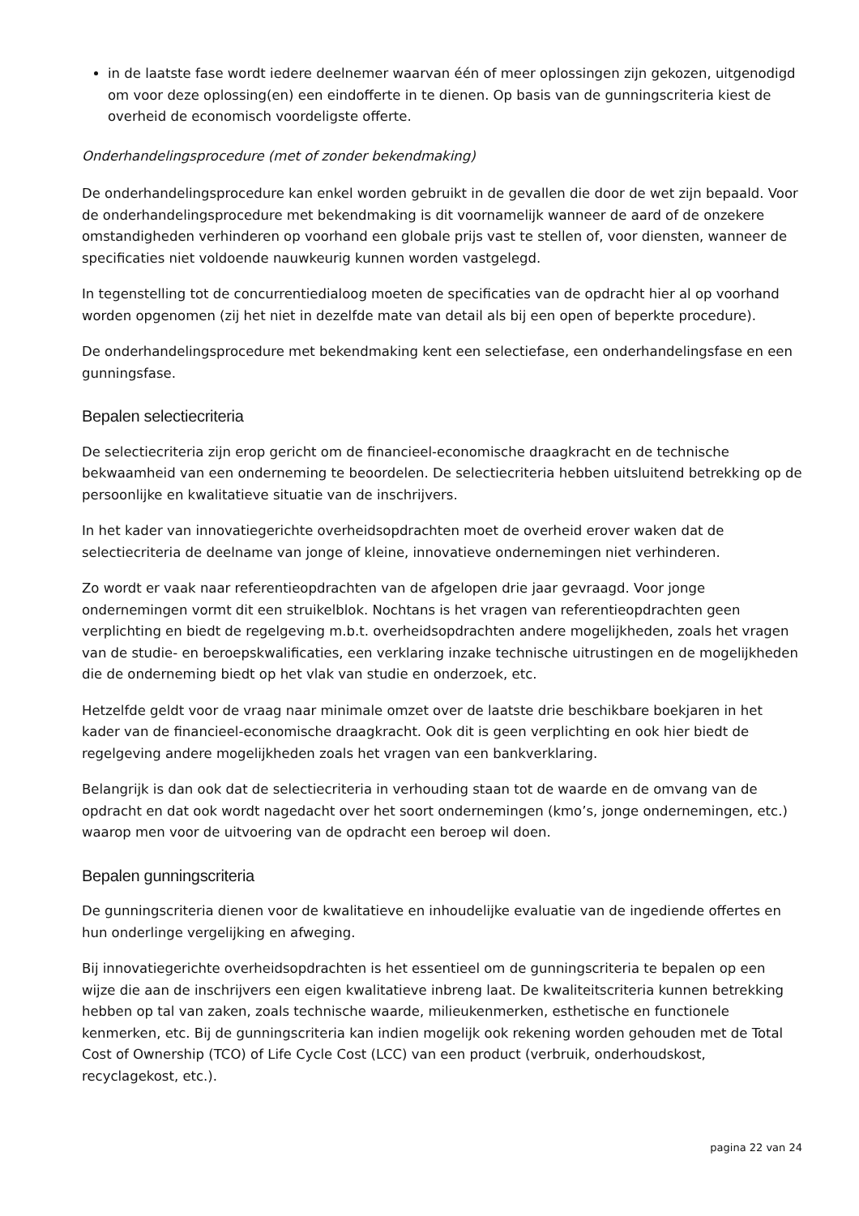in de laatste fase wordt iedere deelnemer waarvan één of meer oplossingen zijn gekozen, uitgenodigd om voor deze oplossing(en) een eindofferte in te dienen. Op basis van de gunningscriteria kiest de overheid de economisch voordeligste offerte.
Onderhandelingsprocedure (met of zonder bekendmaking)
De onderhandelingsprocedure kan enkel worden gebruikt in de gevallen die door de wet zijn bepaald. Voor de onderhandelingsprocedure met bekendmaking is dit voornamelijk wanneer de aard of de onzekere omstandigheden verhinderen op voorhand een globale prijs vast te stellen of, voor diensten, wanneer de specificaties niet voldoende nauwkeurig kunnen worden vastgelegd.
In tegenstelling tot de concurrentiedialoog moeten de specificaties van de opdracht hier al op voorhand worden opgenomen (zij het niet in dezelfde mate van detail als bij een open of beperkte procedure).
De onderhandelingsprocedure met bekendmaking kent een selectiefase, een onderhandelingsfase en een gunningsfase.
Bepalen selectiecriteria
De selectiecriteria zijn erop gericht om de financieel-economische draagkracht en de technische bekwaamheid van een onderneming te beoordelen. De selectiecriteria hebben uitsluitend betrekking op de persoonlijke en kwalitatieve situatie van de inschrijvers.
In het kader van innovatiegerichte overheidsopdrachten moet de overheid erover waken dat de selectiecriteria de deelname van jonge of kleine, innovatieve ondernemingen niet verhinderen.
Zo wordt er vaak naar referentieopdrachten van de afgelopen drie jaar gevraagd. Voor jonge ondernemingen vormt dit een struikelblok. Nochtans is het vragen van referentieopdrachten geen verplichting en biedt de regelgeving m.b.t. overheidsopdrachten andere mogelijkheden, zoals het vragen van de studie- en beroepskwalificaties, een verklaring inzake technische uitrustingen en de mogelijkheden die de onderneming biedt op het vlak van studie en onderzoek, etc.
Hetzelfde geldt voor de vraag naar minimale omzet over de laatste drie beschikbare boekjaren in het kader van de financieel-economische draagkracht. Ook dit is geen verplichting en ook hier biedt de regelgeving andere mogelijkheden zoals het vragen van een bankverklaring.
Belangrijk is dan ook dat de selectiecriteria in verhouding staan tot de waarde en de omvang van de opdracht en dat ook wordt nagedacht over het soort ondernemingen (kmo’s, jonge ondernemingen, etc.) waarop men voor de uitvoering van de opdracht een beroep wil doen.
Bepalen gunningscriteria
De gunningscriteria dienen voor de kwalitatieve en inhoudelijke evaluatie van de ingediende offertes en hun onderlinge vergelijking en afweging.
Bij innovatiegerichte overheidsopdrachten is het essentieel om de gunningscriteria te bepalen op een wijze die aan de inschrijvers een eigen kwalitatieve inbreng laat. De kwaliteitscriteria kunnen betrekking hebben op tal van zaken, zoals technische waarde, milieukenmerken, esthetische en functionele kenmerken, etc. Bij de gunningscriteria kan indien mogelijk ook rekening worden gehouden met de Total Cost of Ownership (TCO) of Life Cycle Cost (LCC) van een product (verbruik, onderhoudskost, recyclagekost, etc.).
pagina 22 van 24